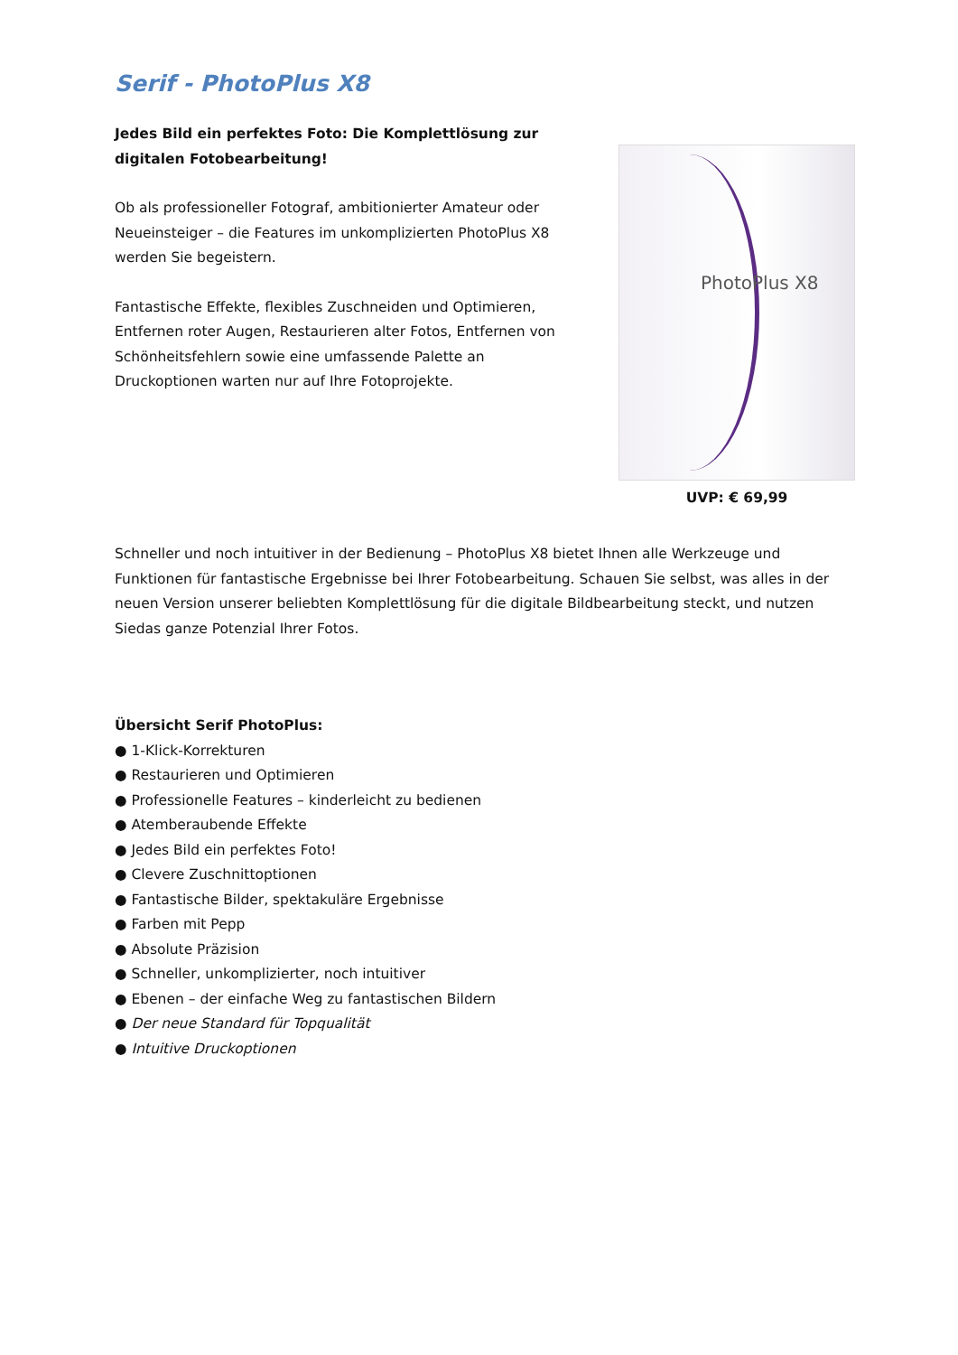Serif - PhotoPlus X8
Jedes Bild ein perfektes Foto: Die Komplettlösung zur digitalen Fotobearbeitung!
Ob als professioneller Fotograf, ambitionierter Amateur oder Neueinsteiger – die Features im unkomplizierten PhotoPlus X8 werden Sie begeistern.
Fantastische Effekte, flexibles Zuschneiden und Optimieren, Entfernen roter Augen, Restaurieren alter Fotos, Entfernen von Schönheitsfehlern sowie eine umfassende Palette an Druckoptionen warten nur auf Ihre Fotoprojekte.
PhotoPlus X8
UVP: € 69,99
Schneller und noch intuitiver in der Bedienung – PhotoPlus X8 bietet Ihnen alle Werkzeuge und Funktionen für fantastische Ergebnisse bei Ihrer Fotobearbeitung. Schauen Sie selbst, was alles in der neuen Version unserer beliebten Komplettlösung für die digitale Bildbearbeitung steckt, und nutzen Siedas ganze Potenzial Ihrer Fotos.
Übersicht Serif PhotoPlus:
● 1-Klick-Korrekturen
● Restaurieren und Optimieren
● Professionelle Features – kinderleicht zu bedienen
● Atemberaubende Effekte
● Jedes Bild ein perfektes Foto!
● Clevere Zuschnittoptionen
● Fantastische Bilder, spektakuläre Ergebnisse
● Farben mit Pepp
● Absolute Präzision
● Schneller, unkomplizierter, noch intuitiver
● Ebenen – der einfache Weg zu fantastischen Bildern
● Der neue Standard für Topqualität
● Intuitive Druckoptionen